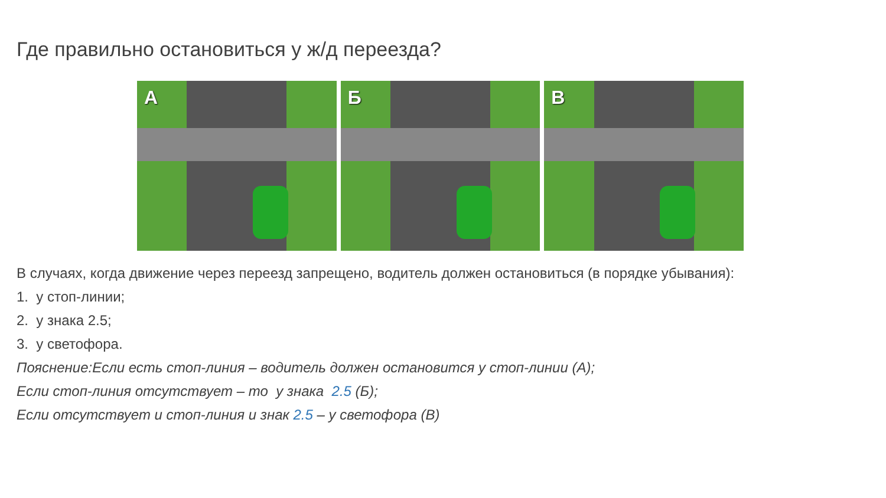Где правильно остановиться у ж/д переезда?
А
Б
В
В случаях, когда движение через переезд запрещено, водитель должен остановиться (в порядке убывания):
1. у стоп-линии;
2. у знака 2.5;
3. у светофора.
Пояснение:Если есть стоп-линия – водитель должен остановится у стоп-линии (А);
Если стоп-линия отсутствует – то у знака 2.5 (Б);
Если отсутствует и стоп-линия и знак 2.5 – у светофора (В)